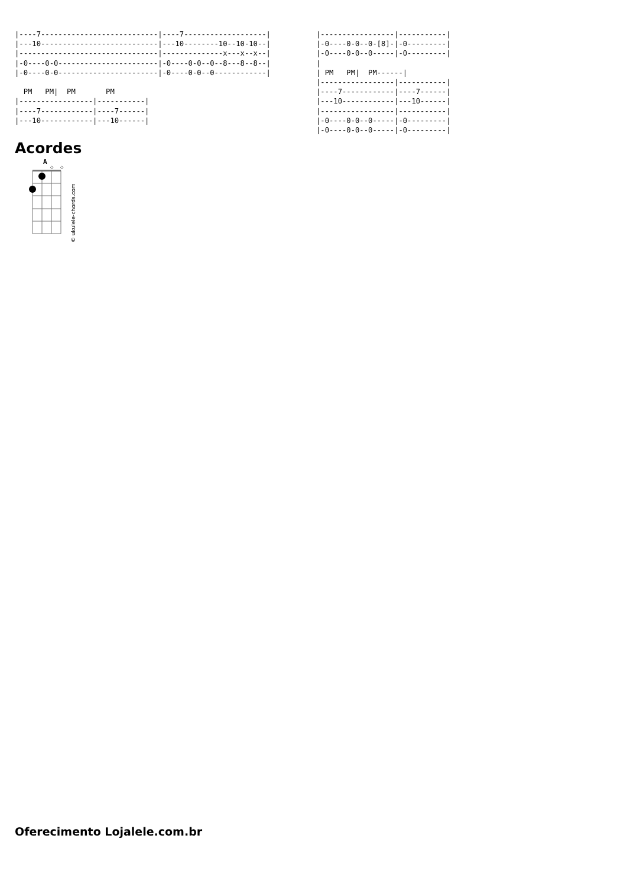|----7---------------------------|----7-------------------|
|---10---------------------------|---10--------10--10-10--|
|--------------------------------|--------------x---x--x--|
|-0----0-0-----------------------|-0----0-0--0--8---8--8--|
|-0----0-0-----------------------|-0----0-0--0------------|

  PM   PM|  PM       PM
|-----------------|-----------|
|----7------------|----7------|
|---10------------|---10------|
|-----------------|-----------|
|-0----0-0--0-[8]-|-0---------|
|-0----0-0--0-----|-0---------|
|
| PM   PM|  PM------|
|-----------------|-----------|
|----7------------|----7------|
|---10------------|---10------|
|-----------------|-----------|
|-0----0-0--0-----|-0---------|
|-0----0-0--0-----|-0---------|
Acordes
A
◇
◇
© ukulele-chords.com
Oferecimento Lojalele.com.br